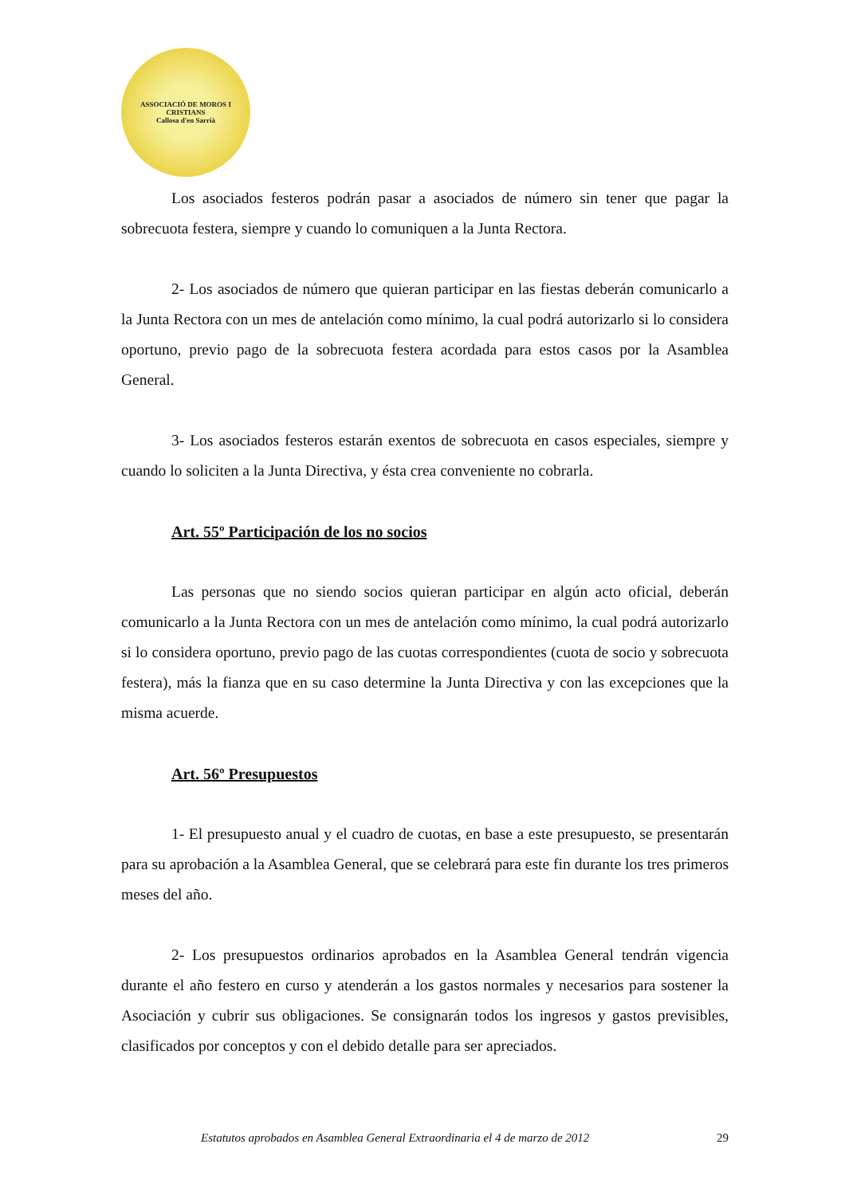ASSOCIACIÓ DE MOROS I CRISTIANS
Callosa d'en Sarrià
Los asociados festeros podrán pasar a asociados de número sin tener que pagar la sobrecuota festera, siempre y cuando lo comuniquen a la Junta Rectora.
2- Los asociados de número que quieran participar en las fiestas deberán comunicarlo a la Junta Rectora con un mes de antelación como mínimo, la cual podrá autorizarlo si lo considera oportuno, previo pago de la sobrecuota festera acordada para estos casos por la Asamblea General.
3- Los asociados festeros estarán exentos de sobrecuota en casos especiales, siempre y cuando lo soliciten a la Junta Directiva, y ésta crea conveniente no cobrarla.
Art. 55º Participación de los no socios
Las personas que no siendo socios quieran participar en algún acto oficial, deberán comunicarlo a la Junta Rectora con un mes de antelación como mínimo, la cual podrá autorizarlo si lo considera oportuno, previo pago de las cuotas correspondientes (cuota de socio y sobrecuota festera), más la fianza que en su caso determine la Junta Directiva y con las excepciones que la misma acuerde.
Art. 56º Presupuestos
1- El presupuesto anual y el cuadro de cuotas, en base a este presupuesto, se presentarán para su aprobación a la Asamblea General, que se celebrará para este fin durante los tres primeros meses del año.
2- Los presupuestos ordinarios aprobados en la Asamblea General tendrán vigencia durante el año festero en curso y atenderán a los gastos normales y necesarios para sostener la Asociación y cubrir sus obligaciones. Se consignarán todos los ingresos y gastos previsibles, clasificados por conceptos y con el debido detalle para ser apreciados.
Estatutos aprobados en Asamblea General Extraordinaria el 4 de marzo de 2012 29